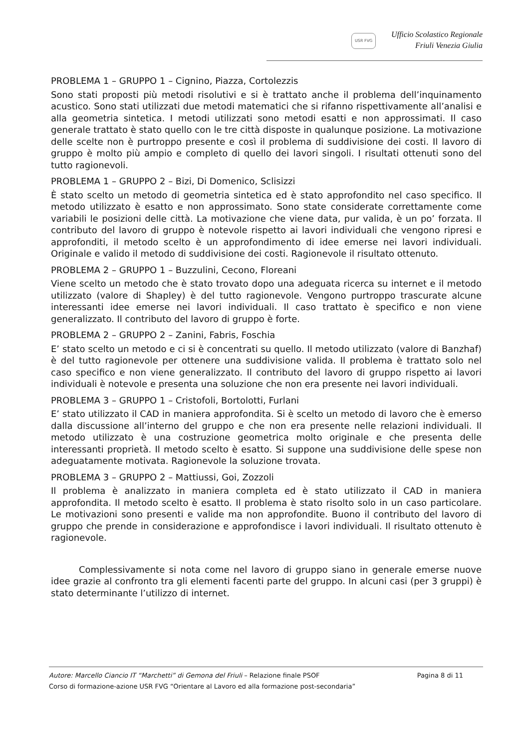USR FVG Ufficio Scolastico Regionale
Friuli Venezia Giulia
PROBLEMA 1 – GRUPPO 1 – Cignino, Piazza, Cortolezzis
Sono stati proposti più metodi risolutivi e si è trattato anche il problema dell’inquinamento acustico. Sono stati utilizzati due metodi matematici che si rifanno rispettivamente all’analisi e alla geometria sintetica. I metodi utilizzati sono metodi esatti e non approssimati. Il caso generale trattato è stato quello con le tre città disposte in qualunque posizione. La motivazione delle scelte non è purtroppo presente e così il problema di suddivisione dei costi. Il lavoro di gruppo è molto più ampio e completo di quello dei lavori singoli. I risultati ottenuti sono del tutto ragionevoli.
PROBLEMA 1 – GRUPPO 2 – Bizi, Di Domenico, Sclisizzi
È stato scelto un metodo di geometria sintetica ed è stato approfondito nel caso specifico. Il metodo utilizzato è esatto e non approssimato. Sono state considerate correttamente come variabili le posizioni delle città. La motivazione che viene data, pur valida, è un po’ forzata. Il contributo del lavoro di gruppo è notevole rispetto ai lavori individuali che vengono ripresi e approfonditi, il metodo scelto è un approfondimento di idee emerse nei lavori individuali. Originale e valido il metodo di suddivisione dei costi. Ragionevole il risultato ottenuto.
PROBLEMA 2 – GRUPPO 1 – Buzzulini, Cecono, Floreani
Viene scelto un metodo che è stato trovato dopo una adeguata ricerca su internet e il metodo utilizzato (valore di Shapley) è del tutto ragionevole. Vengono purtroppo trascurate alcune interessanti idee emerse nei lavori individuali. Il caso trattato è specifico e non viene generalizzato. Il contributo del lavoro di gruppo è forte.
PROBLEMA 2 – GRUPPO 2 – Zanini, Fabris, Foschia
E’ stato scelto un metodo e ci si è concentrati su quello. Il metodo utilizzato (valore di Banzhaf) è del tutto ragionevole per ottenere una suddivisione valida. Il problema è trattato solo nel caso specifico e non viene generalizzato. Il contributo del lavoro di gruppo rispetto ai lavori individuali è notevole e presenta una soluzione che non era presente nei lavori individuali.
PROBLEMA 3 – GRUPPO 1 – Cristofoli, Bortolotti, Furlani
E’ stato utilizzato il CAD in maniera approfondita. Si è scelto un metodo di lavoro che è emerso dalla discussione all’interno del gruppo e che non era presente nelle relazioni individuali. Il metodo utilizzato è una costruzione geometrica molto originale e che presenta delle interessanti proprietà. Il metodo scelto è esatto. Si suppone una suddivisione delle spese non adeguatamente motivata. Ragionevole la soluzione trovata.
PROBLEMA 3 – GRUPPO 2 – Mattiussi, Goi, Zozzoli
Il problema è analizzato in maniera completa ed è stato utilizzato il CAD in maniera approfondita. Il metodo scelto è esatto. Il problema è stato risolto solo in un caso particolare. Le motivazioni sono presenti e valide ma non approfondite. Buono il contributo del lavoro di gruppo che prende in considerazione e approfondisce i lavori individuali. Il risultato ottenuto è ragionevole.
Complessivamente si nota come nel lavoro di gruppo siano in generale emerse nuove idee grazie al confronto tra gli elementi facenti parte del gruppo. In alcuni casi (per 3 gruppi) è stato determinante l’utilizzo di internet.
Autore: Marcello Ciancio IT “Marchetti” di Gemona del Friuli – Relazione finale PSOF Pagina 8 di 11
Corso di formazione-azione USR FVG “Orientare al Lavoro ed alla formazione post-secondaria”